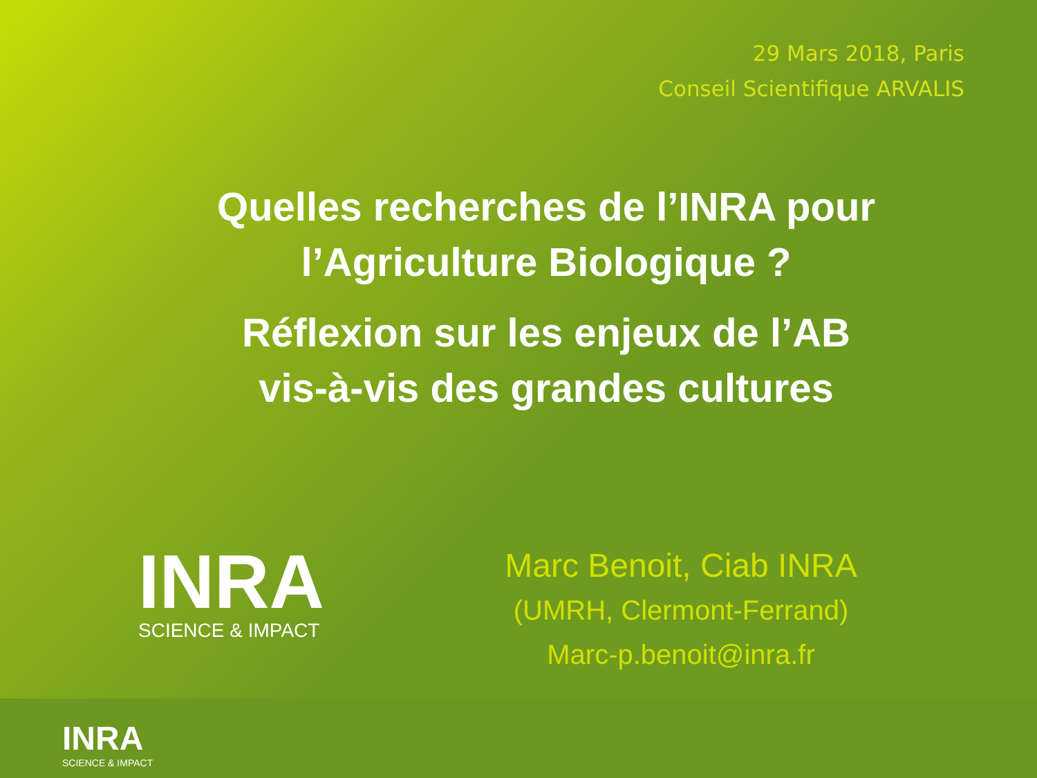29 Mars 2018, Paris
Conseil Scientifique ARVALIS
Quelles recherches de l’INRA pour
l’Agriculture Biologique ?
Réflexion sur les enjeux de l’AB
vis-à-vis des grandes cultures
INRA
SCIENCE & IMPACT
Marc Benoit, Ciab INRA
(UMRH, Clermont-Ferrand)
Marc-p.benoit@inra.fr
INRA
SCIENCE & IMPACT